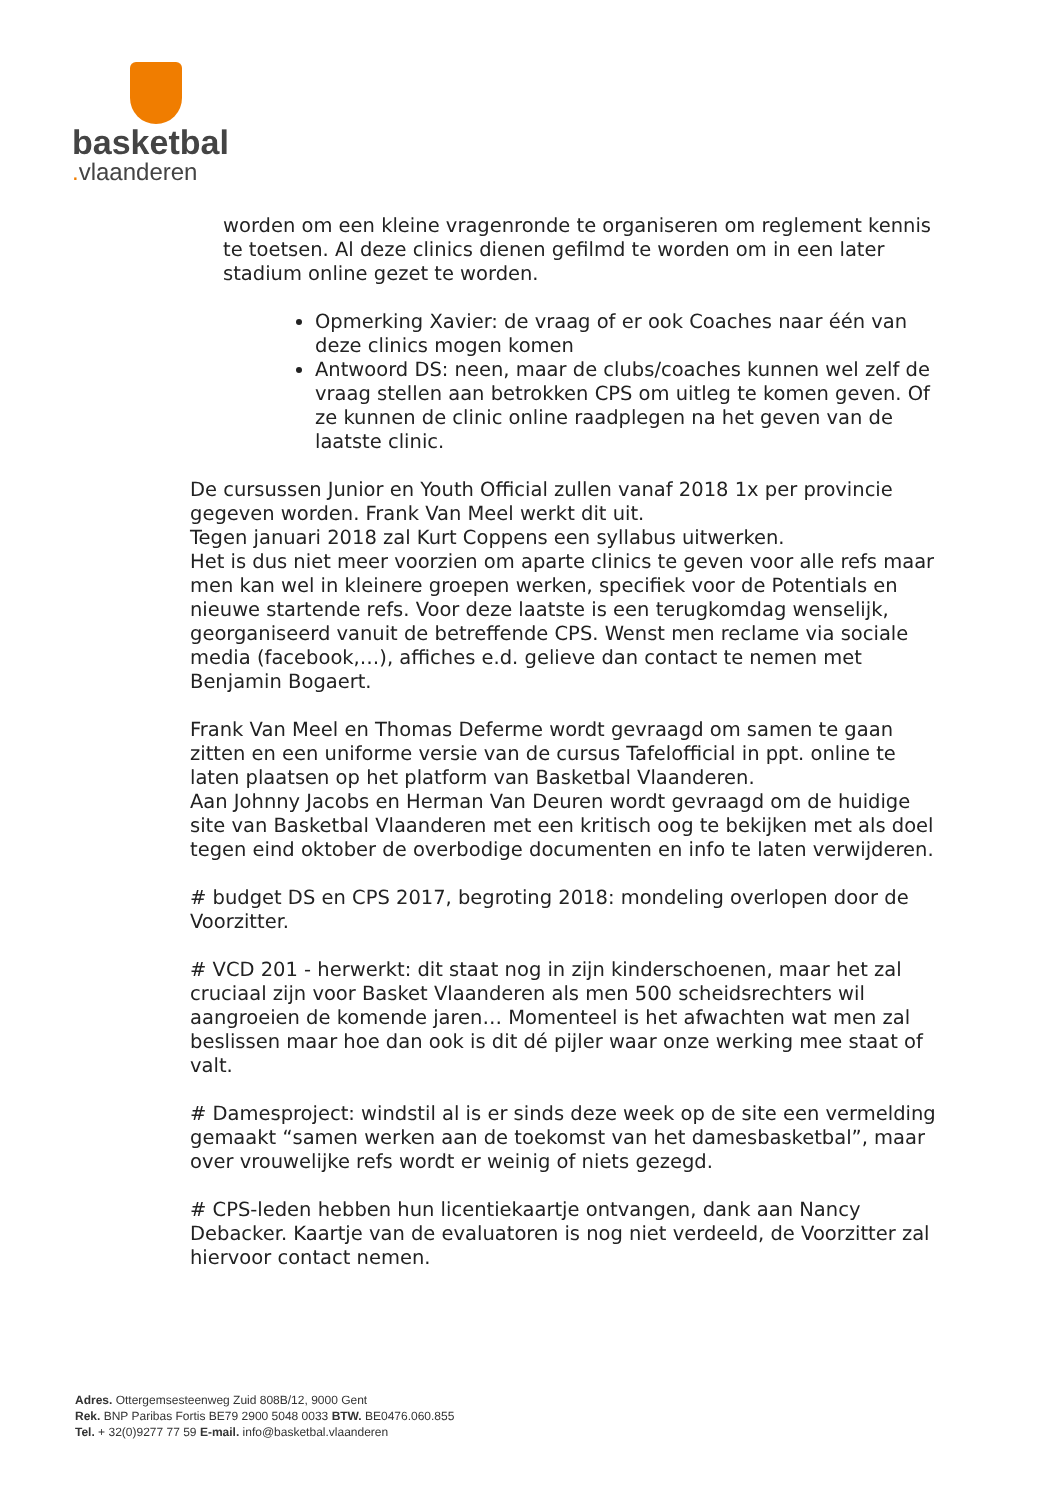basketbal
. vlaanderen
worden om een kleine vragenronde te organiseren om reglement kennis te toetsen. Al deze clinics dienen gefilmd te worden om in een later stadium online gezet te worden.
Opmerking Xavier: de vraag of er ook Coaches naar één van deze clinics mogen komen
Antwoord DS: neen, maar de clubs/coaches kunnen wel zelf de vraag stellen aan betrokken CPS om uitleg te komen geven. Of ze kunnen de clinic online raadplegen na het geven van de laatste clinic.
De cursussen Junior en Youth Official zullen vanaf 2018 1x per provincie gegeven worden. Frank Van Meel werkt dit uit.
Tegen januari 2018 zal Kurt Coppens een syllabus uitwerken.
Het is dus niet meer voorzien om aparte clinics te geven voor alle refs maar men kan wel in kleinere groepen werken, specifiek voor de Potentials en nieuwe startende refs. Voor deze laatste is een terugkomdag wenselijk, georganiseerd vanuit de betreffende CPS. Wenst men reclame via sociale media (facebook,…), affiches e.d. gelieve dan contact te nemen met Benjamin Bogaert.
Frank Van Meel en Thomas Deferme wordt gevraagd om samen te gaan zitten en een uniforme versie van de cursus Tafelofficial in ppt. online te laten plaatsen op het platform van Basketbal Vlaanderen.
Aan Johnny Jacobs en Herman Van Deuren wordt gevraagd om de huidige site van Basketbal Vlaanderen met een kritisch oog te bekijken met als doel tegen eind oktober de overbodige documenten en info te laten verwijderen.
# budget DS en CPS 2017, begroting 2018: mondeling overlopen door de Voorzitter.
# VCD 201 - herwerkt: dit staat nog in zijn kinderschoenen, maar het zal cruciaal zijn voor Basket Vlaanderen als men 500 scheidsrechters wil aangroeien de komende jaren… Momenteel is het afwachten wat men zal beslissen maar hoe dan ook is dit dé pijler waar onze werking mee staat of valt.
# Damesproject: windstil al is er sinds deze week op de site een vermelding gemaakt “samen werken aan de toekomst van het damesbasketbal”, maar over vrouwelijke refs wordt er weinig of niets gezegd.
# CPS-leden hebben hun licentiekaartje ontvangen, dank aan Nancy Debacker. Kaartje van de evaluatoren is nog niet verdeeld, de Voorzitter zal hiervoor contact nemen.
Adres. Ottergemsesteenweg Zuid 808B/12, 9000 Gent
Rek. BNP Paribas Fortis BE79 2900 5048 0033 BTW. BE0476.060.855
Tel. + 32(0)9277 77 59 E-mail. info@basketbal.vlaanderen